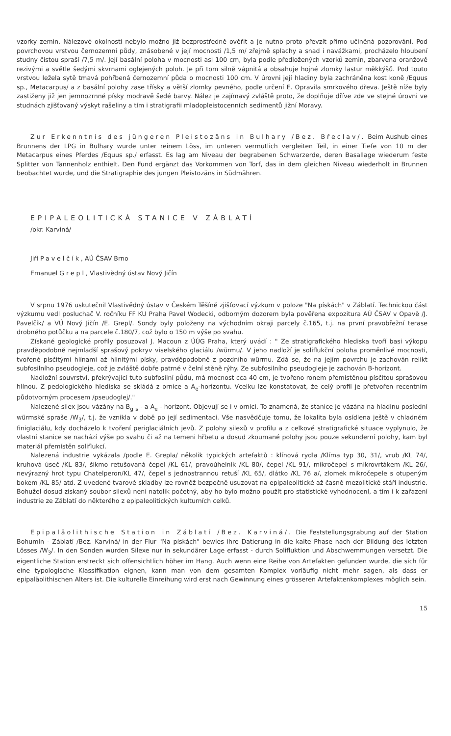vzorky zemin. Nálezové okolnosti nebylo možno již bezprostředně ověřit a je nutno proto převzít přímo učiněná pozorování. Pod povrchovou vrstvou černozemní půdy, znásobené v její mocnosti /1,5 m/ zřejmě splachy a snad i navážkami, procházelo hloubení studny čistou spraší /7,5 m/. Její basální poloha v mocnosti asi 100 cm, byla podle předložených vzorků zemin, zbarvena oranžově rezivými a světle šedými skvrnami oglejených poloh. Je při tom silně vápnitá a obsahuje hojné zlomky lastur měkkýšů. Pod touto vrstvou ležela sytě tmavá pohřbená černozemní půda o mocnosti 100 cm. V úrovni její hladiny byla zachráněna kost koně /Equus sp., Metacarpus/ a z basální polohy zase třísky a větší zlomky pevného, podle určení E. Opravila smrkového dřeva. Ještě níže byly zastiženy již jen jemnozrnné písky modravě šedé barvy. Nález je zajímavý zvláště proto, že doplňuje dříve zde ve stejné úrovni ve studnách zjišťovaný výskyt rašeliny a tím i stratigrafii mladopleistocenních sedimentů jižní Moravy.
Zur Erkenntnis des jüngeren Pleistozäns in Bulhary /Bez. Břeclav/. Beim Aushub eines Brunnens der LPG in Bulhary wurde unter reinem Löss, im unteren vermutlich vergleiten Teil, in einer Tiefe von 10 m der Metacarpus eines Pferdes /Equus sp./ erfasst. Es lag am Niveau der begrabenen Schwarzerde, deren Basallage wiederum feste Splitter von Tannenholz enthielt. Den Fund ergänzt das Vorkommen von Torf, das in dem gleichen Niveau wiederholt in Brunnen beobachtet wurde, und die Stratigraphie des jungen Pleistozäns in Südmähren.
EPIPALEOLITICKÁ STANICE V ZÁBLATÍ
/okr. Karviná/
Jiří Pavelčík, AÚ ČSAV Brno
Emanuel Grepl, Vlastivědný ústav Nový Jičín
V srpnu 1976 uskutečnil Vlastivědný ústav v Českém Těšíně zjišťovací výzkum v poloze "Na pískách" v Záblatí. Technickou část výzkumu vedl posluchač V. ročníku FF KU Praha Pavel Wodecki, odborným dozorem byla pověřena expozitura AÚ ČSAV v Opavě /J. Pavelčík/ a VÚ Nový Jičín /E. Grepl/. Sondy byly položeny na východním okraji parcely č.165, t.j. na první pravobřežní terase drobného potůčku a na parcele č.180/7, což bylo o 150 m výše po svahu.
Získané geologické profily posuzoval J. Macoun z ÚÚG Praha, který uvádí : " Ze stratigrafického hlediska tvoří basi výkopu pravděpodobně nejmladší sprašový pokryv viselského glaciálu /würmu/. V jeho nadloží je soliflukční poloha proměnlivé mocnosti, tvořené písčitými hlínami až hlinitými písky, pravděpodobně z pozdního würmu. Zdá se, že na jejím povrchu je zachován relikt subfosilního pseudogleje, což je zvláště dobře patrné v čelní stěně rýhy. Ze subfosilního pseudogleje je zachován B-horizont.
Nadložní souvrství, překrývající tuto subfosilní půdu, má mocnost cca 40 cm, je tvořeno ronem přemístěnou písčitou sprašovou hlínou. Z pedologického hlediska se skládá z ornice a A<sub>e</sub>-horizontu. Vcelku lze konstatovat, že celý profil je přetvořen recentním půdotvorným procesem /pseudoglej/."
Nalezené silex jsou vázány na B<sub>g</sub> <sub>s</sub> - a A<sub>e</sub> - horizont. Objevují se i v ornici. To znamená, že stanice je vázána na hladinu poslední würmské spraše /W<sub>3</sub>/, t.j. že vznikla v době po její sedimentaci. Vše nasvědčuje tomu, že lokalita byla osídlena ještě v chladném finiglaciálu, kdy docházelo k tvoření periglaciálních jevů. Z polohy silexů v profilu a z celkové stratigrafické situace vyplynulo, že vlastní stanice se nachází výše po svahu či až na temeni hřbetu a dosud zkoumané polohy jsou pouze sekunderní polohy, kam byl materiál přemístěn soliflukcí.
Nalezená industrie vykázala /podle E. Grepla/ několik typických artefaktů : klínová rydla /Klíma typ 30, 31/, vrub /KL 74/, kruhová úseč /KL 83/, šikmo retušovaná čepel /KL 61/, pravoúhelník /KL 80/, čepel /KL 91/, mikročepel s mikrovrtákem /KL 26/, nevýrazný hrot typu Chatelperon/KL 47/, čepel s jednostrannou retuší /KL 65/, dlátko /KL 76 a/, zlomek mikročepele s otupeným bokem /KL 85/ atd. Z uvedené tvarové skladby lze rovněž bezpečně usuzovat na epipaleolitické až časně mezolitické stáří industrie. Bohužel dosud získaný soubor silexů není natolik početný, aby ho bylo možno použít pro statistické vyhodnocení, a tím i k zařazení industrie ze Záblatí do některého z epipaleolitických kulturních celků.
Epipaläolithische Station in Záblatí /Bez. Karviná/. Die Feststellungsgrabung auf der Station Bohumín - Záblatí /Bez. Karviná/ in der Flur "Na pískách" bewies ihre Datierung in die kalte Phase nach der Bildung des letzten Lösses /W<sub>3</sub>/. In den Sonden wurden Silexe nur in sekundärer Lage erfasst - durch Solifluktion und Abschwemmungen versetzt. Die eigentliche Station erstreckt sich offensichtlich höher im Hang. Auch wenn eine Reihe von Artefakten gefunden wurde, die sich für eine typologische Klassifikation eignen, kann man von dem gesamten Komplex vorläufig nicht mehr sagen, als dass er epipaläolithischen Alters ist. Die kulturelle Einreihung wird erst nach Gewinnung eines grösseren Artefaktenkomplexes möglich sein.
15